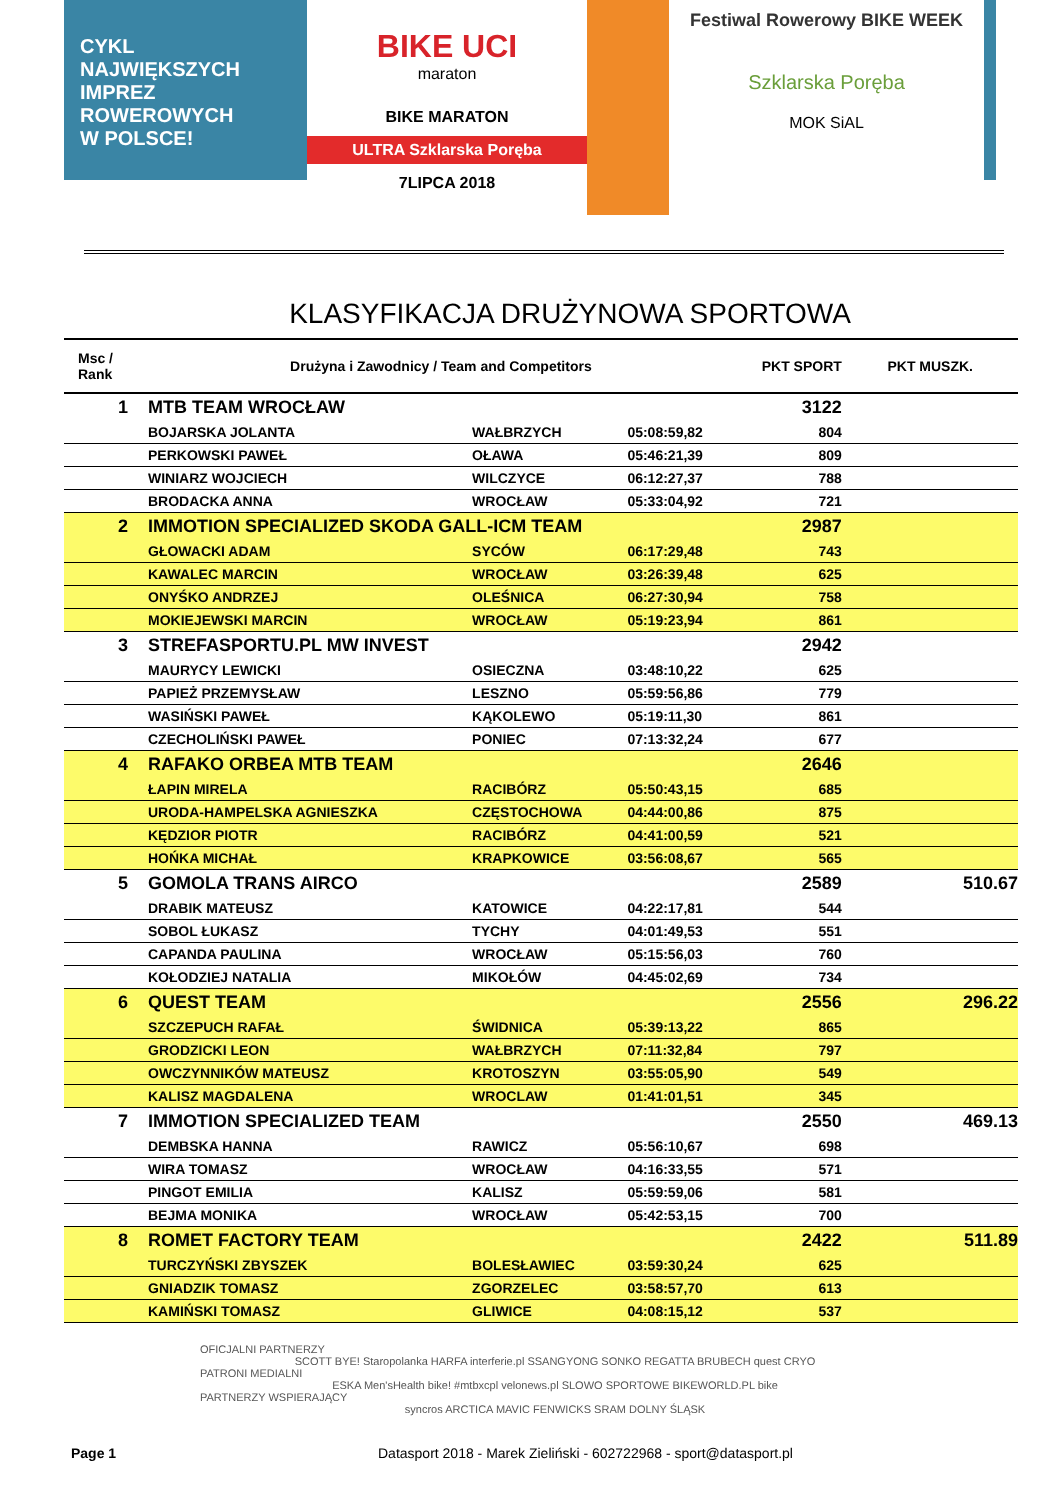CYKL
NAJWIĘKSZYCH
IMPREZ
ROWEROWYCH
W POLSCE!
BIKE UCI
maraton
BIKE MARATON
ULTRA Szklarska Poręba
7LIPCA 2018
Festiwal Rowerowy BIKE WEEK
Szklarska Poręba
MOK SiAL
KLASYFIKACJA DRUŻYNOWA SPORTOWA
| Msc / Rank | Drużyna i Zawodnicy / Team and Competitors | | | PKT SPORT | PKT MUSZK. |
| --- | --- | --- | --- | --- | --- |
| 1 | MTB TEAM WROCŁAW | | | 3122 | |
| | BOJARSKA JOLANTA | WAŁBRZYCH | 05:08:59,82 | 804 | |
| | PERKOWSKI PAWEŁ | OŁAWA | 05:46:21,39 | 809 | |
| | WINIARZ WOJCIECH | WILCZYCE | 06:12:27,37 | 788 | |
| | BRODACKA ANNA | WROCŁAW | 05:33:04,92 | 721 | |
| 2 | IMMOTION SPECIALIZED SKODA GALL-ICM TEAM | | | 2987 | |
| | GŁOWACKI ADAM | SYCÓW | 06:17:29,48 | 743 | |
| | KAWALEC MARCIN | WROCŁAW | 03:26:39,48 | 625 | |
| | ONYŚKO ANDRZEJ | OLEŚNICA | 06:27:30,94 | 758 | |
| | MOKIEJEWSKI MARCIN | WROCŁAW | 05:19:23,94 | 861 | |
| 3 | STREFASPORTU.PL MW INVEST | | | 2942 | |
| | MAURYCY LEWICKI | OSIECZNA | 03:48:10,22 | 625 | |
| | PAPIEŻ PRZEMYSŁAW | LESZNO | 05:59:56,86 | 779 | |
| | WASIŃSKI PAWEŁ | KĄKOLEWO | 05:19:11,30 | 861 | |
| | CZECHOLIŃSKI PAWEŁ | PONIEC | 07:13:32,24 | 677 | |
| 4 | RAFAKO ORBEA MTB TEAM | | | 2646 | |
| | ŁAPIN MIRELA | RACIBÓRZ | 05:50:43,15 | 685 | |
| | URODA-HAMPELSKA AGNIESZKA | CZĘSTOCHOWA | 04:44:00,86 | 875 | |
| | KĘDZIOR PIOTR | RACIBÓRZ | 04:41:00,59 | 521 | |
| | HOŃKA MICHAŁ | KRAPKOWICE | 03:56:08,67 | 565 | |
| 5 | GOMOLA TRANS AIRCO | | | 2589 | 510.67 |
| | DRABIK MATEUSZ | KATOWICE | 04:22:17,81 | 544 | |
| | SOBOL ŁUKASZ | TYCHY | 04:01:49,53 | 551 | |
| | CAPANDA PAULINA | WROCŁAW | 05:15:56,03 | 760 | |
| | KOŁODZIEJ NATALIA | MIKOŁÓW | 04:45:02,69 | 734 | |
| 6 | QUEST TEAM | | | 2556 | 296.22 |
| | SZCZEPUCH RAFAŁ | ŚWIDNICA | 05:39:13,22 | 865 | |
| | GRODZICKI LEON | WAŁBRZYCH | 07:11:32,84 | 797 | |
| | OWCZYNNIKÓW MATEUSZ | KROTOSZYN | 03:55:05,90 | 549 | |
| | KALISZ MAGDALENA | WROCLAW | 01:41:01,51 | 345 | |
| 7 | IMMOTION SPECIALIZED TEAM | | | 2550 | 469.13 |
| | DEMBSKA HANNA | RAWICZ | 05:56:10,67 | 698 | |
| | WIRA TOMASZ | WROCŁAW | 04:16:33,55 | 571 | |
| | PINGOT EMILIA | KALISZ | 05:59:59,06 | 581 | |
| | BEJMA MONIKA | WROCŁAW | 05:42:53,15 | 700 | |
| 8 | ROMET FACTORY TEAM | | | 2422 | 511.89 |
| | TURCZYŃSKI ZBYSZEK | BOLESŁAWIEC | 03:59:30,24 | 625 | |
| | GNIADZIK TOMASZ | ZGORZELEC | 03:58:57,70 | 613 | |
| | KAMIŃSKI TOMASZ | GLIWICE | 04:08:15,12 | 537 | |
OFICJALNI PARTNERZY
SCOTT BYE! Staropolanka HARFA interferie.pl SSANGYONG SONKO REGATTA BRUBECH quest CRYO
PATRONI MEDIALNI
ESKA Men'sHealth bike! #mtbxcpl velonews.pl SLOWO SPORTOWE BIKEWORLD.PL bike
PARTNERZY WSPIERAJĄCY
syncros ARCTICA MAVIC FENWICKS SRAM DOLNY ŚLĄSK
Page 1 Datasport 2018 - Marek Zieliński - 602722968 - sport@datasport.pl